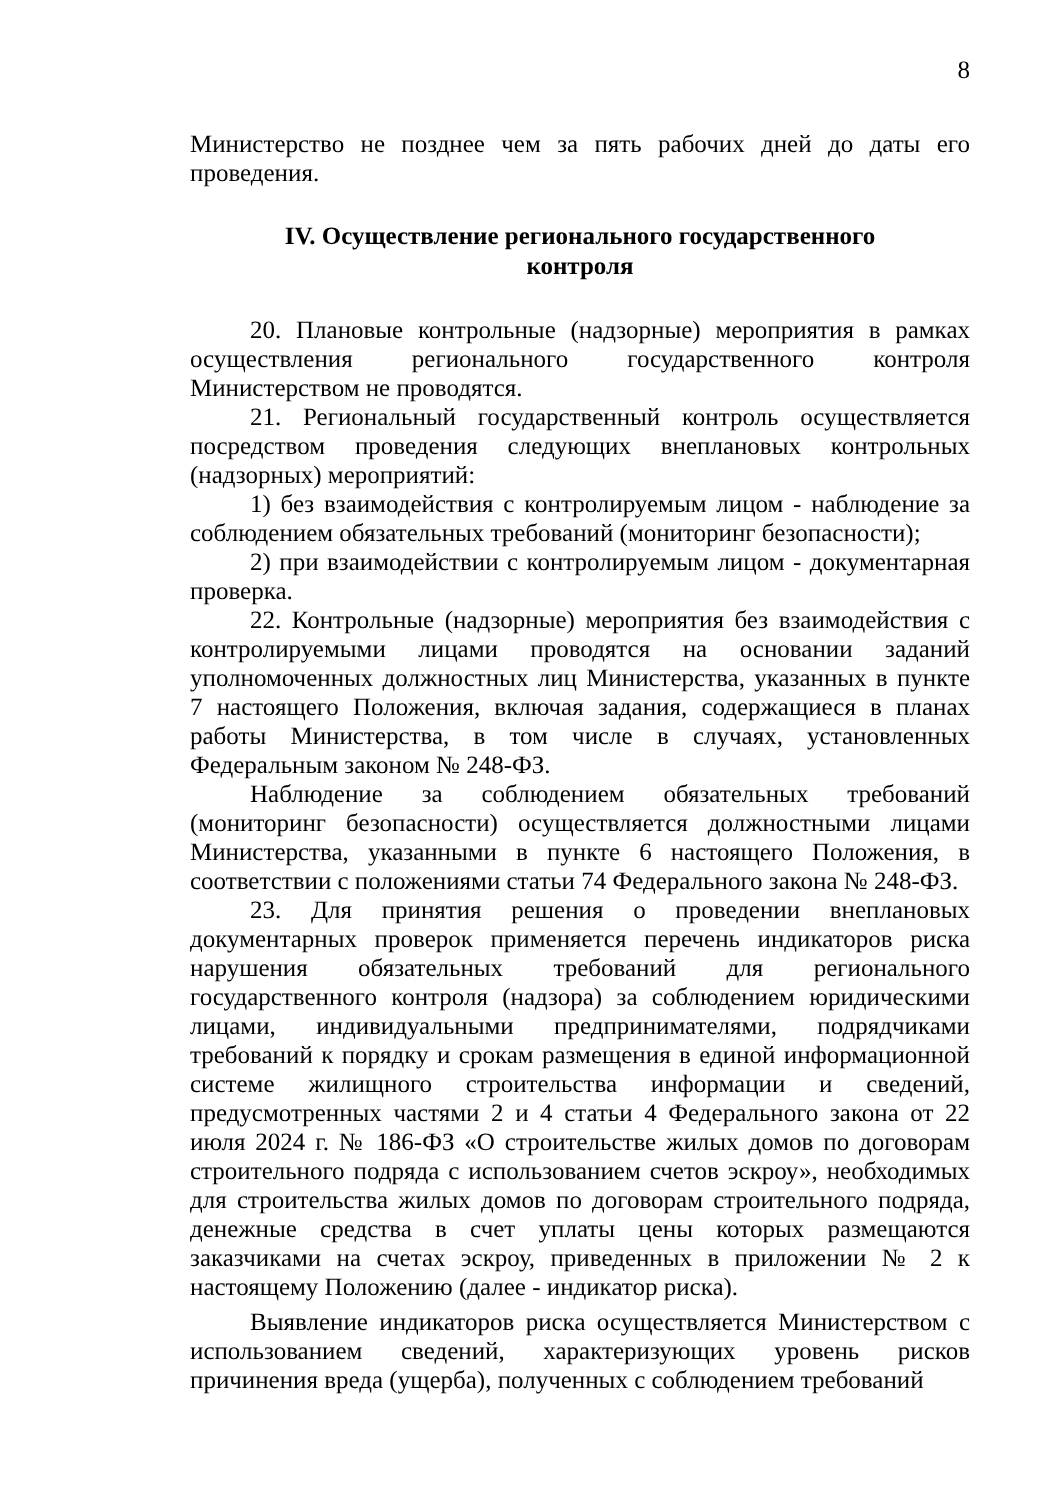8
Министерство не позднее чем за пять рабочих дней до даты его проведения.
IV. Осуществление регионального государственного
контроля
20. Плановые контрольные (надзорные) мероприятия в рамках осуществления регионального государственного контроля Министерством не проводятся.
21. Региональный государственный контроль осуществляется посредством проведения следующих внеплановых контрольных (надзорных) мероприятий:
1) без взаимодействия с контролируемым лицом - наблюдение за соблюдением обязательных требований (мониторинг безопасности);
2) при взаимодействии с контролируемым лицом - документарная проверка.
22. Контрольные (надзорные) мероприятия без взаимодействия с контролируемыми лицами проводятся на основании заданий уполномоченных должностных лиц Министерства, указанных в пункте 7 настоящего Положения, включая задания, содержащиеся в планах работы Министерства, в том числе в случаях, установленных Федеральным законом № 248-ФЗ.
Наблюдение за соблюдением обязательных требований (мониторинг безопасности) осуществляется должностными лицами Министерства, указанными в пункте 6 настоящего Положения, в соответствии с положениями статьи 74 Федерального закона № 248-ФЗ.
23. Для принятия решения о проведении внеплановых документарных проверок применяется перечень индикаторов риска нарушения обязательных требований для регионального государственного контроля (надзора) за соблюдением юридическими лицами, индивидуальными предпринимателями, подрядчиками требований к порядку и срокам размещения в единой информационной системе жилищного строительства информации и сведений, предусмотренных частями 2 и 4 статьи 4 Федерального закона от 22 июля 2024 г. № 186-ФЗ «О строительстве жилых домов по договорам строительного подряда с использованием счетов эскроу», необходимых для строительства жилых домов по договорам строительного подряда, денежные средства в счет уплаты цены которых размещаются заказчиками на счетах эскроу, приведенных в приложении № 2 к настоящему Положению (далее - индикатор риска).
Выявление индикаторов риска осуществляется Министерством с использованием сведений, характеризующих уровень рисков причинения вреда (ущерба), полученных с соблюдением требований